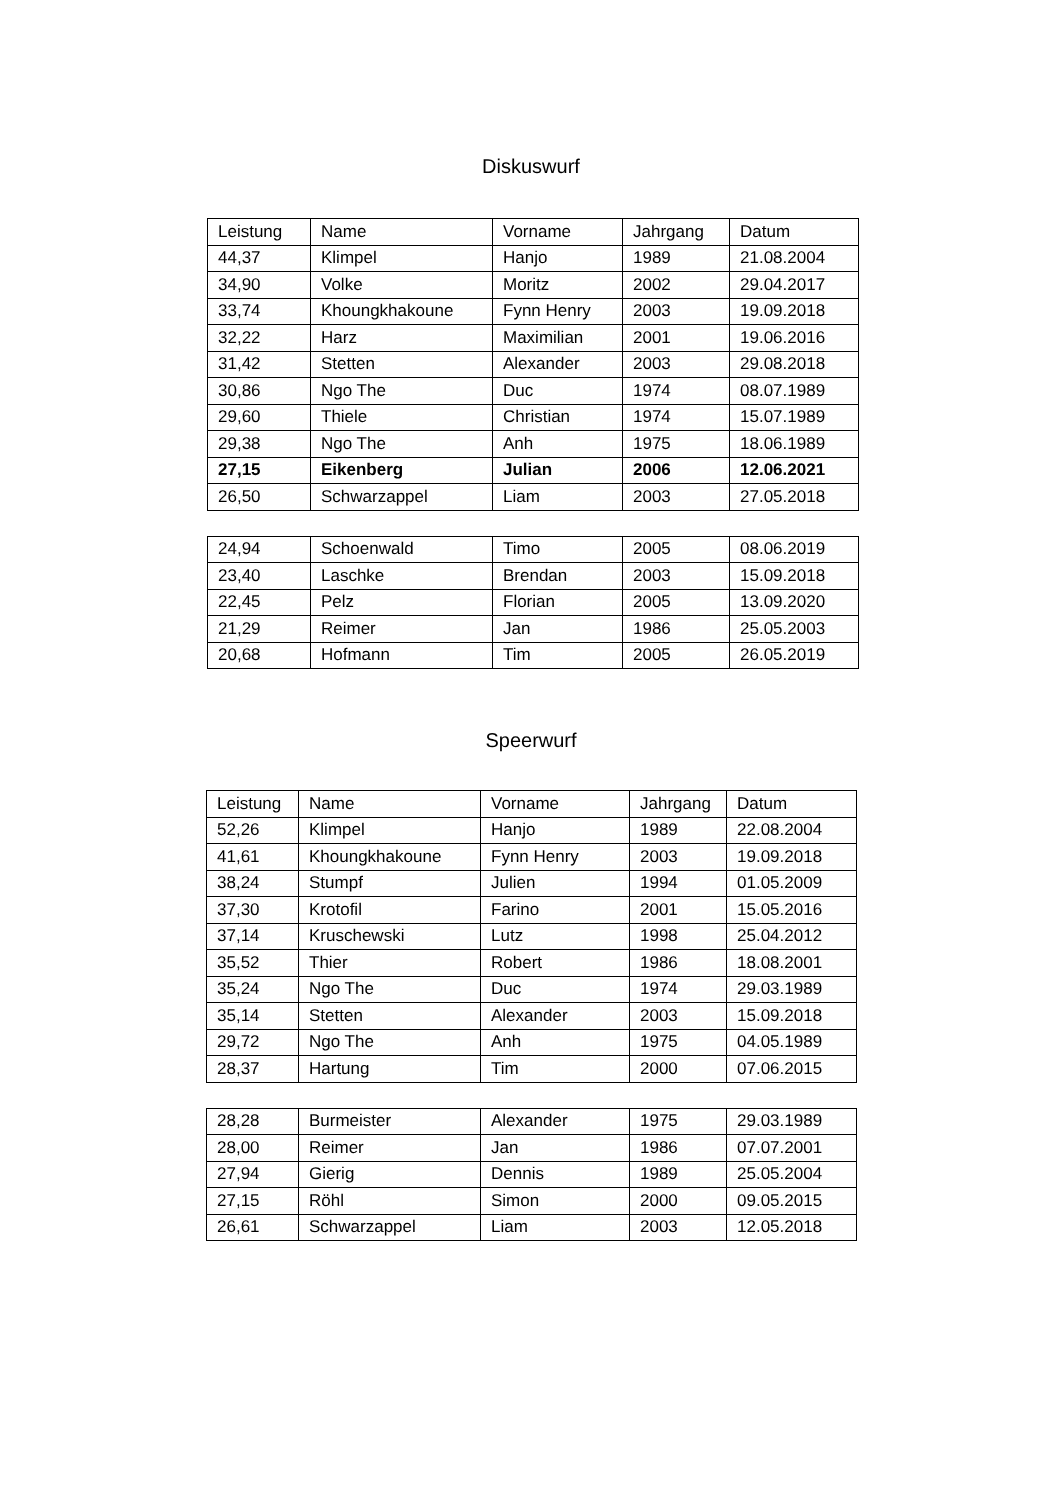Diskuswurf
| Leistung | Name | Vorname | Jahrgang | Datum |
| --- | --- | --- | --- | --- |
| 44,37 | Klimpel | Hanjo | 1989 | 21.08.2004 |
| 34,90 | Volke | Moritz | 2002 | 29.04.2017 |
| 33,74 | Khoungkhakoune | Fynn Henry | 2003 | 19.09.2018 |
| 32,22 | Harz | Maximilian | 2001 | 19.06.2016 |
| 31,42 | Stetten | Alexander | 2003 | 29.08.2018 |
| 30,86 | Ngo The | Duc | 1974 | 08.07.1989 |
| 29,60 | Thiele | Christian | 1974 | 15.07.1989 |
| 29,38 | Ngo The | Anh | 1975 | 18.06.1989 |
| 27,15 | Eikenberg | Julian | 2006 | 12.06.2021 |
| 26,50 | Schwarzappel | Liam | 2003 | 27.05.2018 |
| 24,94 | Schoenwald | Timo | 2005 | 08.06.2019 |
| 23,40 | Laschke | Brendan | 2003 | 15.09.2018 |
| 22,45 | Pelz | Florian | 2005 | 13.09.2020 |
| 21,29 | Reimer | Jan | 1986 | 25.05.2003 |
| 20,68 | Hofmann | Tim | 2005 | 26.05.2019 |
Speerwurf
| Leistung | Name | Vorname | Jahrgang | Datum |
| --- | --- | --- | --- | --- |
| 52,26 | Klimpel | Hanjo | 1989 | 22.08.2004 |
| 41,61 | Khoungkhakoune | Fynn Henry | 2003 | 19.09.2018 |
| 38,24 | Stumpf | Julien | 1994 | 01.05.2009 |
| 37,30 | Krotofil | Farino | 2001 | 15.05.2016 |
| 37,14 | Kruschewski | Lutz | 1998 | 25.04.2012 |
| 35,52 | Thier | Robert | 1986 | 18.08.2001 |
| 35,24 | Ngo The | Duc | 1974 | 29.03.1989 |
| 35,14 | Stetten | Alexander | 2003 | 15.09.2018 |
| 29,72 | Ngo The | Anh | 1975 | 04.05.1989 |
| 28,37 | Hartung | Tim | 2000 | 07.06.2015 |
| 28,28 | Burmeister | Alexander | 1975 | 29.03.1989 |
| 28,00 | Reimer | Jan | 1986 | 07.07.2001 |
| 27,94 | Gierig | Dennis | 1989 | 25.05.2004 |
| 27,15 | Röhl | Simon | 2000 | 09.05.2015 |
| 26,61 | Schwarzappel | Liam | 2003 | 12.05.2018 |